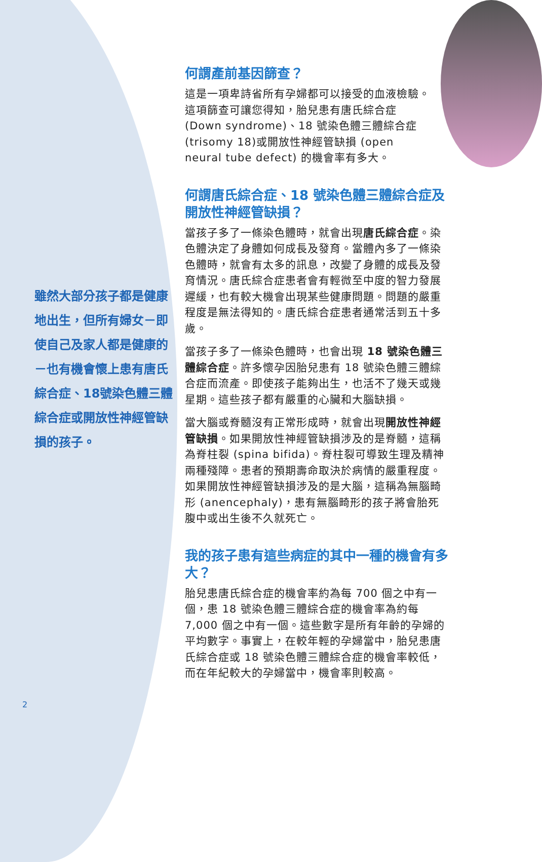雖然大部分孩子都是健康地出生，但所有婦女－即使自己及家人都是健康的－也有機會懷上患有唐氏綜合症、18號染色體三體綜合症或開放性神經管缺損的孩子。
2
何謂產前基因篩查？
這是一項卑詩省所有孕婦都可以接受的血液檢驗。這項篩查可讓您得知，胎兒患有唐氏綜合症 (Down syndrome)、18 號染色體三體綜合症(trisomy 18)或開放性神經管缺損 (open neural tube defect) 的機會率有多大。
何謂唐氏綜合症、18 號染色體三體綜合症及開放性神經管缺損？
當孩子多了一條染色體時，就會出現唐氏綜合症。染色體決定了身體如何成長及發育。當體內多了一條染色體時，就會有太多的訊息，改變了身體的成長及發育情況。唐氏綜合症患者會有輕微至中度的智力發展遲緩，也有較大機會出現某些健康問題。問題的嚴重程度是無法得知的。唐氏綜合症患者通常活到五十多歲。
當孩子多了一條染色體時，也會出現 18 號染色體三體綜合症。許多懷孕因胎兒患有 18 號染色體三體綜合症而流產。即使孩子能夠出生，也活不了幾天或幾星期。這些孩子都有嚴重的心臟和大腦缺損。
當大腦或脊髓沒有正常形成時，就會出現開放性神經管缺損。如果開放性神經管缺損涉及的是脊髓，這稱為脊柱裂 (spina bifida)。脊柱裂可導致生理及精神兩種殘障。患者的預期壽命取決於病情的嚴重程度。如果開放性神經管缺損涉及的是大腦，這稱為無腦畸形 (anencephaly)，患有無腦畸形的孩子將會胎死腹中或出生後不久就死亡。
我的孩子患有這些病症的其中一種的機會有多大？
胎兒患唐氏綜合症的機會率約為每 700 個之中有一個，患 18 號染色體三體綜合症的機會率為約每 7,000 個之中有一個。這些數字是所有年齡的孕婦的平均數字。事實上，在較年輕的孕婦當中，胎兒患唐氏綜合症或 18 號染色體三體綜合症的機會率較低，而在年紀較大的孕婦當中，機會率則較高。